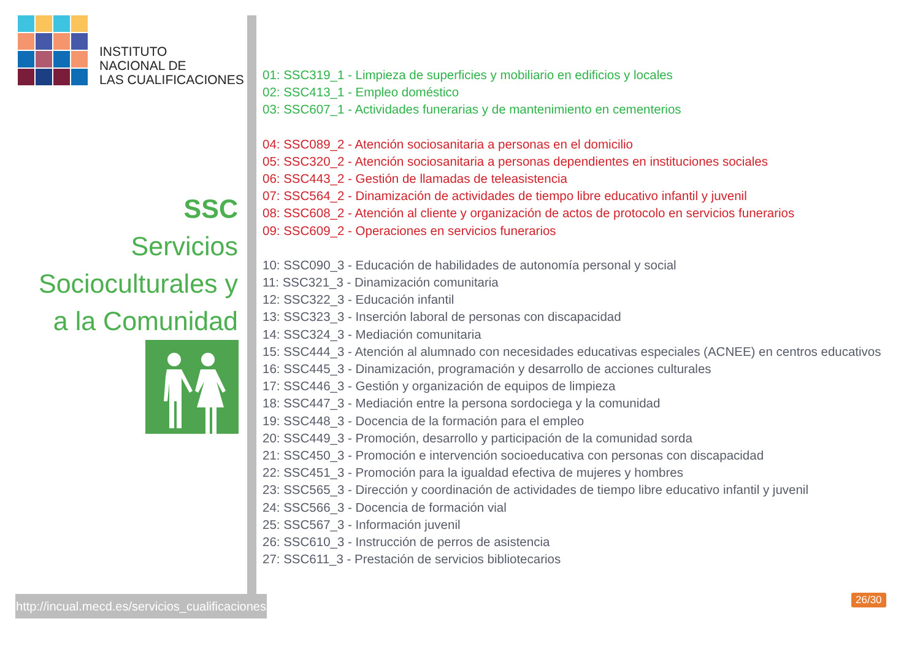INSTITUTO
NACIONAL DE
LAS CUALIFICACIONES
SSC
Servicios
Socioculturales y
a la Comunidad
http://incual.mecd.es/servicios_cualificaciones
01: SSC319_1 - Limpieza de superficies y mobiliario en edificios y locales
02: SSC413_1 - Empleo doméstico
03: SSC607_1 - Actividades funerarias y de mantenimiento en cementerios
04: SSC089_2 - Atención sociosanitaria a personas en el domicilio
05: SSC320_2 - Atención sociosanitaria a personas dependientes en instituciones sociales
06: SSC443_2 - Gestión de llamadas de teleasistencia
07: SSC564_2 - Dinamización de actividades de tiempo libre educativo infantil y juvenil
08: SSC608_2 - Atención al cliente y organización de actos de protocolo en servicios funerarios
09: SSC609_2 - Operaciones en servicios funerarios
10: SSC090_3 - Educación de habilidades de autonomía personal y social
11: SSC321_3 - Dinamización comunitaria
12: SSC322_3 - Educación infantil
13: SSC323_3 - Inserción laboral de personas con discapacidad
14: SSC324_3 - Mediación comunitaria
15: SSC444_3 - Atención al alumnado con necesidades educativas especiales (ACNEE) en centros educativos
16: SSC445_3 - Dinamización, programación y desarrollo de acciones culturales
17: SSC446_3 - Gestión y organización de equipos de limpieza
18: SSC447_3 - Mediación entre la persona sordociega y la comunidad
19: SSC448_3 - Docencia de la formación para el empleo
20: SSC449_3 - Promoción, desarrollo y participación de la comunidad sorda
21: SSC450_3 - Promoción e intervención socioeducativa con personas con discapacidad
22: SSC451_3 - Promoción para la igualdad efectiva de mujeres y hombres
23: SSC565_3 - Dirección y coordinación de actividades de tiempo libre educativo infantil y juvenil
24: SSC566_3 - Docencia de formación vial
25: SSC567_3 - Información juvenil
26: SSC610_3 - Instrucción de perros de asistencia
27: SSC611_3 - Prestación de servicios bibliotecarios
26/30